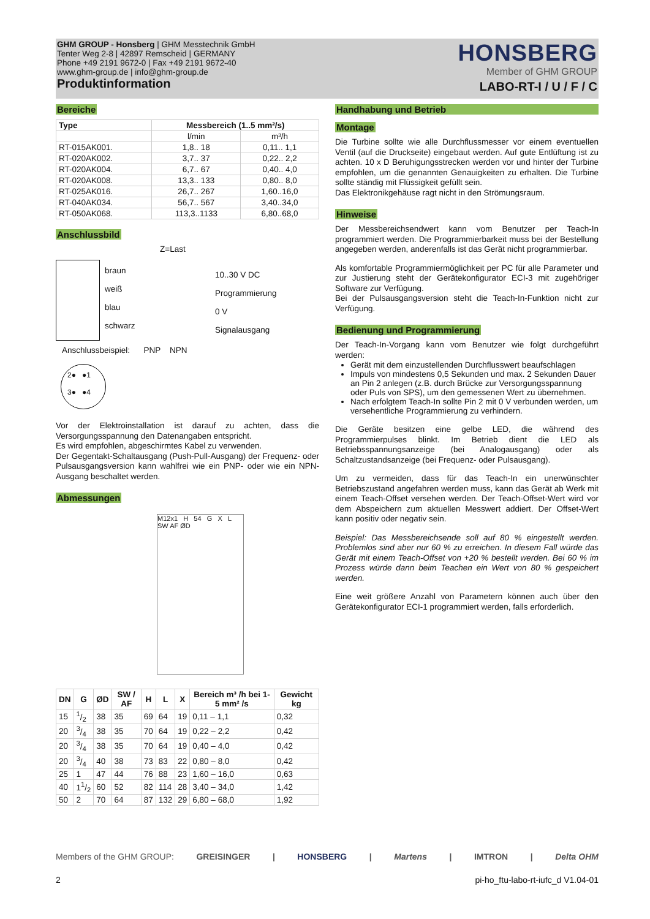GHM GROUP - Honsberg | GHM Messtechnik GmbH
Tenter Weg 2-8 | 42897 Remscheid | GERMANY
Phone +49 2191 9672-0 | Fax +49 2191 9672-40
www.ghm-group.de | info@ghm-group.de
Produktinformation
HONSBERG
Member of GHM GROUP
LABO-RT-I / U / F / C
Bereiche
| Type | Messbereich (1..5 mm²/s) | |
| --- | --- | --- |
| | l/min | m³/h |
| RT-015AK001. | 1,8.. 18 | 0,11.. 1,1 |
| RT-020AK002. | 3,7.. 37 | 0,22.. 2,2 |
| RT-020AK004. | 6,7.. 67 | 0,40.. 4,0 |
| RT-020AK008. | 13,3.. 133 | 0,80.. 8,0 |
| RT-025AK016. | 26,7.. 267 | 1,60..16,0 |
| RT-040AK034. | 56,7.. 567 | 3,40..34,0 |
| RT-050AK068. | 113,3..1133 | 6,80..68,0 |
Anschlussbild
Z=Last
braun
weiß
blau
schwarz
10..30 V DC
Programmierung
0 V
Signalausgang
Anschlussbeispiel: PNP NPN
2● ●1
3● ●4
Vor der Elektroinstallation ist darauf zu achten, dass die Versorgungsspannung den Datenangaben entspricht.
Es wird empfohlen, abgeschirmtes Kabel zu verwenden.
Der Gegentakt-Schaltausgang (Push-Pull-Ausgang) der Frequenz- oder Pulsausgangsversion kann wahlfrei wie ein PNP- oder wie ein NPN-Ausgang beschaltet werden.
Abmessungen
M12x1 H 54 G X L SW AF ØD
| DN | G | ØD | SW / AF | H | L | X | Bereich m³ /h bei 1-5 mm² /s | Gewicht kg |
| --- | --- | --- | --- | --- | --- | --- | --- | --- |
| 15 | 1/2 | 38 | 35 | 69 | 64 | 19 | 0,11 – 1,1 | 0,32 |
| 20 | 3/4 | 38 | 35 | 70 | 64 | 19 | 0,22 – 2,2 | 0,42 |
| 20 | 3/4 | 38 | 35 | 70 | 64 | 19 | 0,40 – 4,0 | 0,42 |
| 20 | 3/4 | 40 | 38 | 73 | 83 | 22 | 0,80 – 8,0 | 0,42 |
| 25 | 1 | 47 | 44 | 76 | 88 | 23 | 1,60 – 16,0 | 0,63 |
| 40 | 11/2 | 60 | 52 | 82 | 114 | 28 | 3,40 – 34,0 | 1,42 |
| 50 | 2 | 70 | 64 | 87 | 132 | 29 | 6,80 – 68,0 | 1,92 |
Handhabung und Betrieb
Montage
Die Turbine sollte wie alle Durchflussmesser vor einem eventuellen Ventil (auf die Druckseite) eingebaut werden. Auf gute Entlüftung ist zu achten. 10 x D Beruhigungsstrecken werden vor und hinter der Turbine empfohlen, um die genannten Genauigkeiten zu erhalten. Die Turbine sollte ständig mit Flüssigkeit gefüllt sein.
Das Elektronikgehäuse ragt nicht in den Strömungsraum.
Hinweise
Der Messbereichsendwert kann vom Benutzer per Teach-In programmiert werden. Die Programmierbarkeit muss bei der Bestellung angegeben werden, anderenfalls ist das Gerät nicht programmierbar.
Als komfortable Programmiermöglichkeit per PC für alle Parameter und zur Justierung steht der Gerätekonfigurator ECI-3 mit zugehöriger Software zur Verfügung.
Bei der Pulsausgangsversion steht die Teach-In-Funktion nicht zur Verfügung.
Bedienung und Programmierung
Der Teach-In-Vorgang kann vom Benutzer wie folgt durchgeführt werden:
Gerät mit dem einzustellenden Durchflusswert beaufschlagen
Impuls von mindestens 0,5 Sekunden und max. 2 Sekunden Dauer an Pin 2 anlegen (z.B. durch Brücke zur Versorgungsspannung oder Puls von SPS), um den gemessenen Wert zu übernehmen.
Nach erfolgtem Teach-In sollte Pin 2 mit 0 V verbunden werden, um versehentliche Programmierung zu verhindern.
Die Geräte besitzen eine gelbe LED, die während des Programmierpulses blinkt. Im Betrieb dient die LED als Betriebsspannungsanzeige (bei Analogausgang) oder als Schaltzustandsanzeige (bei Frequenz- oder Pulsausgang).
Um zu vermeiden, dass für das Teach-In ein unerwünschter Betriebszustand angefahren werden muss, kann das Gerät ab Werk mit einem Teach-Offset versehen werden. Der Teach-Offset-Wert wird vor dem Abspeichern zum aktuellen Messwert addiert. Der Offset-Wert kann positiv oder negativ sein.
Beispiel: Das Messbereichsende soll auf 80 % eingestellt werden. Problemlos sind aber nur 60 % zu erreichen. In diesem Fall würde das Gerät mit einem Teach-Offset von +20 % bestellt werden. Bei 60 % im Prozess würde dann beim Teachen ein Wert von 80 % gespeichert werden.
Eine weit größere Anzahl von Parametern können auch über den Gerätekonfigurator ECI-1 programmiert werden, falls erforderlich.
Members of the GHM GROUP: GREISINGER | HONSBERG | Martens | IMTRON | Delta OHM
2 pi-ho_ftu-labo-rt-iufc_d V1.04-01